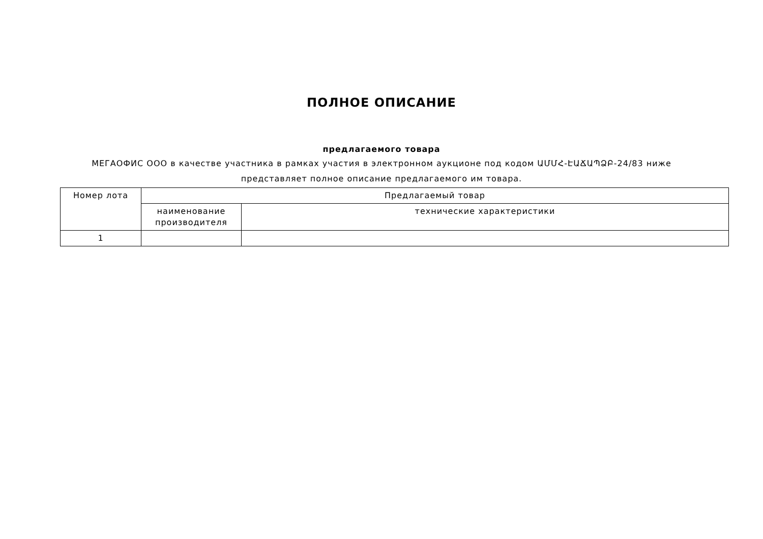ПОЛНОЕ ОПИСАНИЕ
предлагаемого товара
МЕГАОФИС ООО в качестве участника в рамках участия в электронном аукционе под кодом ԱՄՄՀ-ԷԱՃԱՊՁԲ-24/83 ниже представляет полное описание предлагаемого им товара.
| Номер лота | Предлагаемый товар | |
| --- | --- | --- |
| | наименование производителя | технические характеристики |
| 1 | | |